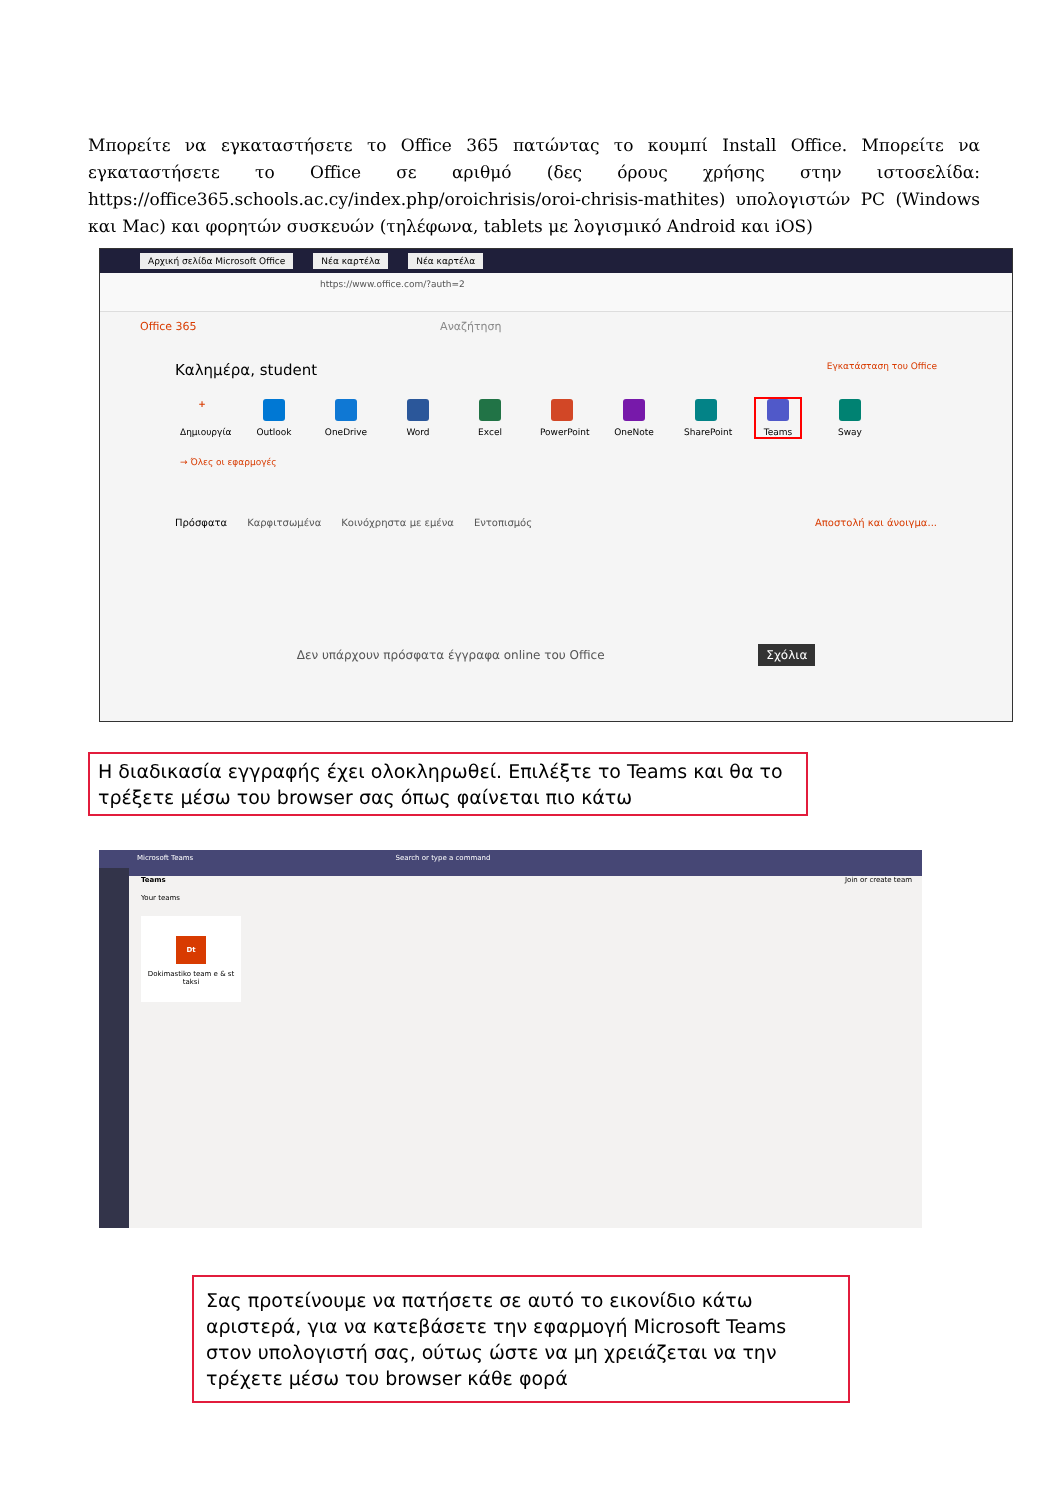Μπορείτε να εγκαταστήσετε το Office 365 πατώντας το κουμπί Install Office. Μπορείτε να εγκαταστήσετε το Office σε αριθμό (δες όρους χρήσης στην ιστοσελίδα: https://office365.schools.ac.cy/index.php/oroichrisis/oroi-chrisis-mathites) υπολογιστών PC (Windows και Mac) και φορητών συσκευών (τηλέφωνα, tablets με λογισμικό Android και iOS)
Αρχική σελίδα Microsoft Office Νέα καρτέλα Νέα καρτέλα
https://www.office.com/?auth=2
Office 365 Αναζήτηση
Καλημέρα, student Εγκατάσταση του Office
+
Δημιουργία
Outlook OneDrive Word Excel PowerPoint
OneNote SharePoint
Teams Sway
→ Όλες οι εφαρμογές
Πρόσφατα Καρφιτσωμένα Κοινόχρηστα με εμένα Εντοπισμός Αποστολή και άνοιγμα...
Δεν υπάρχουν πρόσφατα έγγραφα online του Office Σχόλια
Η διαδικασία εγγραφής έχει ολοκληρωθεί. Επιλέξτε το Teams και θα το τρέξετε μέσω του browser σας όπως φαίνεται πιο κάτω
Microsoft Teams Search or type a command
Teams Join or create team
Your teams
Dt
Dokimastiko team e & st taksi
Σας προτείνουμε να πατήσετε σε αυτό το εικονίδιο κάτω αριστερά, για να κατεβάσετε την εφαρμογή Microsoft Teams στον υπολογιστή σας, ούτως ώστε να μη χρειάζεται να την τρέχετε μέσω του browser κάθε φορά